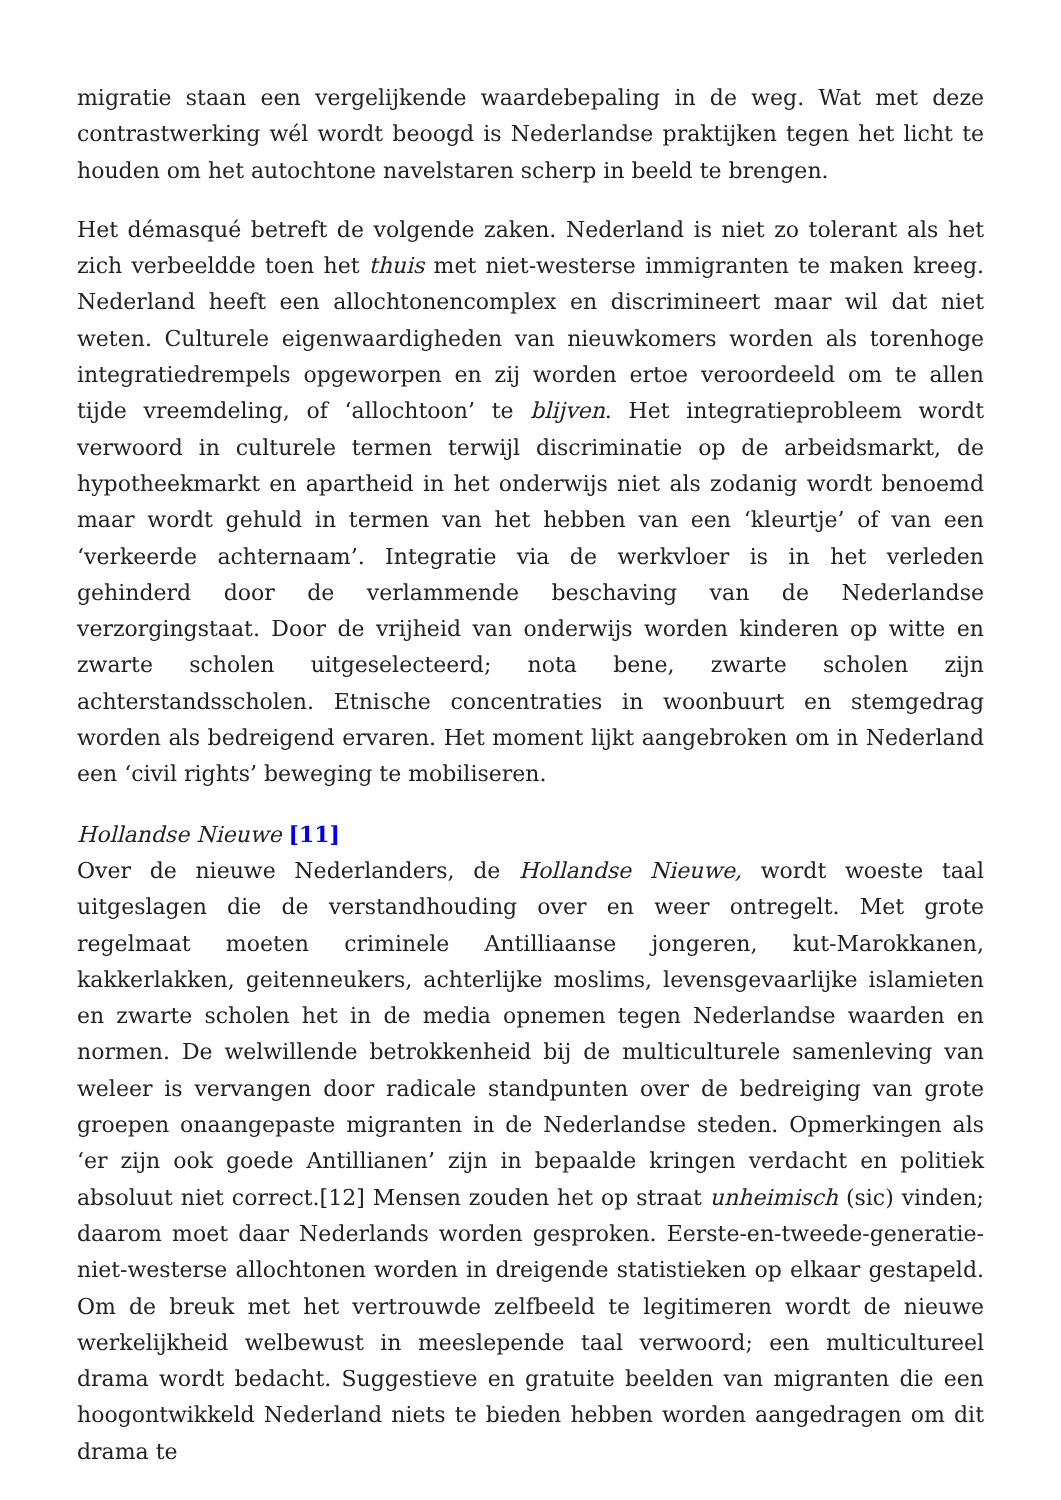migratie staan een vergelijkende waardebepaling in de weg. Wat met deze contrastwerking wél wordt beoogd is Nederlandse praktijken tegen het licht te houden om het autochtone navelstaren scherp in beeld te brengen.
Het démasqué betreft de volgende zaken. Nederland is niet zo tolerant als het zich verbeeldde toen het thuis met niet-westerse immigranten te maken kreeg. Nederland heeft een allochtonencomplex en discrimineert maar wil dat niet weten. Culturele eigenwaardigheden van nieuwkomers worden als torenhoge integratiedrempels opgeworpen en zij worden ertoe veroordeeld om te allen tijde vreemdeling, of ‘allochtoon’ te blijven. Het integratieprobleem wordt verwoord in culturele termen terwijl discriminatie op de arbeidsmarkt, de hypotheekmarkt en apartheid in het onderwijs niet als zodanig wordt benoemd maar wordt gehuld in termen van het hebben van een ‘kleurtje’ of van een ‘verkeerde achternaam’. Integratie via de werkvloer is in het verleden gehinderd door de verlammende beschaving van de Nederlandse verzorgingstaat. Door de vrijheid van onderwijs worden kinderen op witte en zwarte scholen uitgeselecteerd; nota bene, zwarte scholen zijn achterstandsscholen. Etnische concentraties in woonbuurt en stemgedrag worden als bedreigend ervaren. Het moment lijkt aangebroken om in Nederland een ‘civil rights’ beweging te mobiliseren.
Hollandse Nieuwe [11]
Over de nieuwe Nederlanders, de Hollandse Nieuwe, wordt woeste taal uitgeslagen die de verstandhouding over en weer ontregelt. Met grote regelmaat moeten criminele Antilliaanse jongeren, kut-Marokkanen, kakkerlakken, geitenneukers, achterlijke moslims, levensgevaarlijke islamieten en zwarte scholen het in de media opnemen tegen Nederlandse waarden en normen. De welwillende betrokkenheid bij de multiculturele samenleving van weleer is vervangen door radicale standpunten over de bedreiging van grote groepen onaangepaste migranten in de Nederlandse steden. Opmerkingen als ‘er zijn ook goede Antillianen’ zijn in bepaalde kringen verdacht en politiek absoluut niet correct.[12] Mensen zouden het op straat unheimisch (sic) vinden; daarom moet daar Nederlands worden gesproken. Eerste-en-tweede-generatie-niet-westerse allochtonen worden in dreigende statistieken op elkaar gestapeld. Om de breuk met het vertrouwde zelfbeeld te legitimeren wordt de nieuwe werkelijkheid welbewust in meeslepende taal verwoord; een multicultureel drama wordt bedacht. Suggestieve en gratuite beelden van migranten die een hoogontwikkeld Nederland niets te bieden hebben worden aangedragen om dit drama te